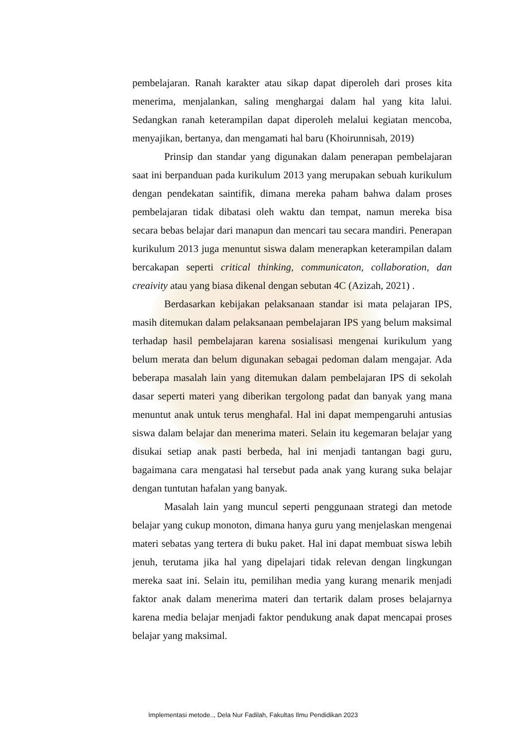pembelajaran. Ranah karakter atau sikap dapat diperoleh dari proses kita menerima, menjalankan, saling menghargai dalam hal yang kita lalui. Sedangkan ranah keterampilan dapat diperoleh melalui kegiatan mencoba, menyajikan, bertanya, dan mengamati hal baru (Khoirunnisah, 2019)
Prinsip dan standar yang digunakan dalam penerapan pembelajaran saat ini berpanduan pada kurikulum 2013 yang merupakan sebuah kurikulum dengan pendekatan saintifik, dimana mereka paham bahwa dalam proses pembelajaran tidak dibatasi oleh waktu dan tempat, namun mereka bisa secara bebas belajar dari manapun dan mencari tau secara mandiri. Penerapan kurikulum 2013 juga menuntut siswa dalam menerapkan keterampilan dalam bercakapan seperti critical thinking, communicaton, collaboration, dan creaivity atau yang biasa dikenal dengan sebutan 4C (Azizah, 2021) .
Berdasarkan kebijakan pelaksanaan standar isi mata pelajaran IPS, masih ditemukan dalam pelaksanaan pembelajaran IPS yang belum maksimal terhadap hasil pembelajaran karena sosialisasi mengenai kurikulum yang belum merata dan belum digunakan sebagai pedoman dalam mengajar. Ada beberapa masalah lain yang ditemukan dalam pembelajaran IPS di sekolah dasar seperti materi yang diberikan tergolong padat dan banyak yang mana menuntut anak untuk terus menghafal. Hal ini dapat mempengaruhi antusias siswa dalam belajar dan menerima materi. Selain itu kegemaran belajar yang disukai setiap anak pasti berbeda, hal ini menjadi tantangan bagi guru, bagaimana cara mengatasi hal tersebut pada anak yang kurang suka belajar dengan tuntutan hafalan yang banyak.
Masalah lain yang muncul seperti penggunaan strategi dan metode belajar yang cukup monoton, dimana hanya guru yang menjelaskan mengenai materi sebatas yang tertera di buku paket. Hal ini dapat membuat siswa lebih jenuh, terutama jika hal yang dipelajari tidak relevan dengan lingkungan mereka saat ini. Selain itu, pemilihan media yang kurang menarik menjadi faktor anak dalam menerima materi dan tertarik dalam proses belajarnya karena media belajar menjadi faktor pendukung anak dapat mencapai proses belajar yang maksimal.
Implementasi metode.., Dela Nur Fadilah, Fakultas Ilmu Pendidikan 2023